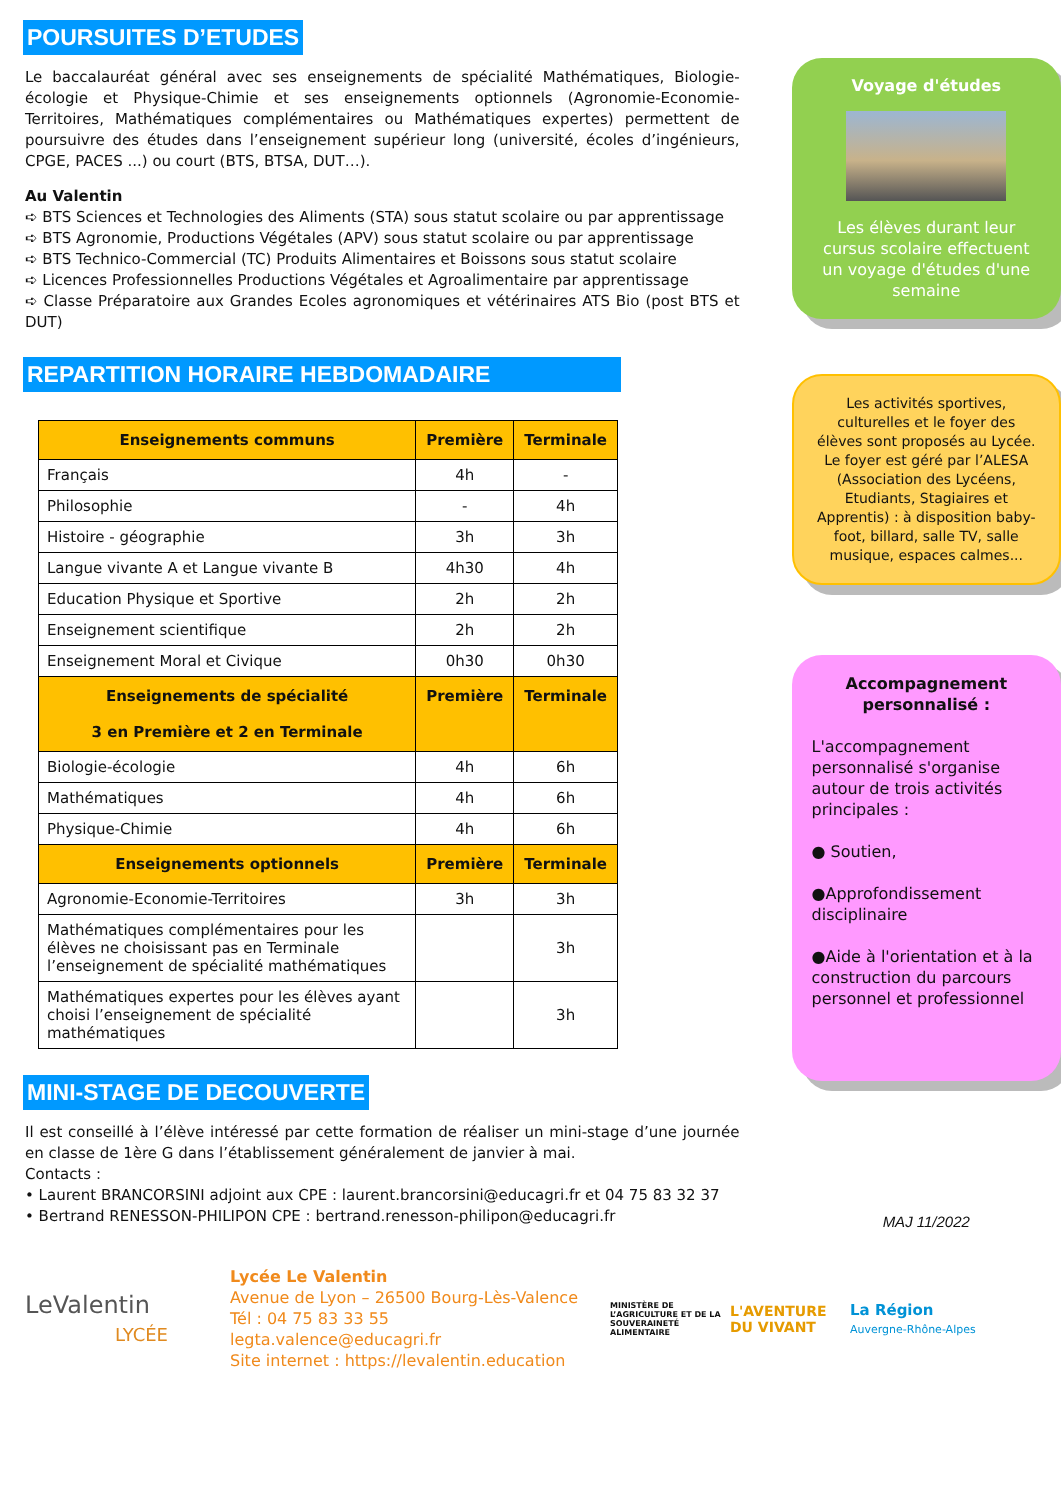POURSUITES D’ETUDES
Le baccalauréat général avec ses enseignements de spécialité Mathématiques, Biologie-écologie et Physique-Chimie et ses enseignements optionnels (Agronomie-Economie-Territoires, Mathématiques complémentaires ou Mathématiques expertes) permettent de poursuivre des études dans l’enseignement supérieur long (université, écoles d’ingénieurs, CPGE, PACES ...) ou court (BTS, BTSA, DUT…).
Au Valentin
➪ BTS Sciences et Technologies des Aliments (STA) sous statut scolaire ou par apprentissage
➪ BTS Agronomie, Productions Végétales (APV) sous statut scolaire ou par apprentissage
➪ BTS Technico-Commercial (TC) Produits Alimentaires et Boissons sous statut scolaire
➪ Licences Professionnelles Productions Végétales et Agroalimentaire par apprentissage
➪ Classe Préparatoire aux Grandes Ecoles agronomiques et vétérinaires ATS Bio (post BTS et DUT)
REPARTITION HORAIRE HEBDOMADAIRE
| Enseignements communs | Première | Terminale |
| --- | --- | --- |
| Français | 4h | - |
| Philosophie | - | 4h |
| Histoire - géographie | 3h | 3h |
| Langue vivante A et Langue vivante B | 4h30 | 4h |
| Education Physique et Sportive | 2h | 2h |
| Enseignement scientifique | 2h | 2h |
| Enseignement Moral et Civique | 0h30 | 0h30 |
| Enseignements de spécialité 3 en Première et 2 en Terminale | Première | Terminale |
| Biologie-écologie | 4h | 6h |
| Mathématiques | 4h | 6h |
| Physique-Chimie | 4h | 6h |
| Enseignements optionnels | Première | Terminale |
| Agronomie-Economie-Territoires | 3h | 3h |
| Mathématiques complémentaires pour les élèves ne choisissant pas en Terminale l’enseignement de spécialité mathématiques | | 3h |
| Mathématiques expertes pour les élèves ayant choisi l’enseignement de spécialité mathématiques | | 3h |
MINI-STAGE DE DECOUVERTE
Il est conseillé à l’élève intéressé par cette formation de réaliser un mini-stage d’une journée en classe de 1ère G dans l’établissement généralement de janvier à mai.
Contacts :
• Laurent BRANCORSINI adjoint aux CPE : laurent.brancorsini@educagri.fr et 04 75 83 32 37
• Bertrand RENESSON-PHILIPON CPE : bertrand.renesson-philipon@educagri.fr
Voyage d'études
Les élèves durant leur cursus scolaire effectuent un voyage d'études d'une semaine
Les activités sportives, culturelles et le foyer des élèves sont proposés au Lycée.
Le foyer est géré par l’ALESA (Association des Lycéens, Etudiants, Stagiaires et Apprentis) : à disposition baby-foot, billard, salle TV, salle musique, espaces calmes...
Accompagnement personnalisé :
L'accompagnement personnalisé s'organise autour de trois activités principales :
● Soutien,
●Approfondissement disciplinaire
●Aide à l'orientation et à la construction du parcours personnel et professionnel
MAJ 11/2022
LeValentin
LYCÉE
Lycée Le Valentin
Avenue de Lyon – 26500 Bourg-Lès-Valence
Tél : 04 75 83 33 55
legta.valence@educagri.fr
Site internet : https://levalentin.education
MINISTÈRE DE L’AGRICULTURE ET DE LA SOUVERAINETÉ ALIMENTAIRE
L'AVENTURE DU VIVANT
La Région
Auvergne-Rhône-Alpes